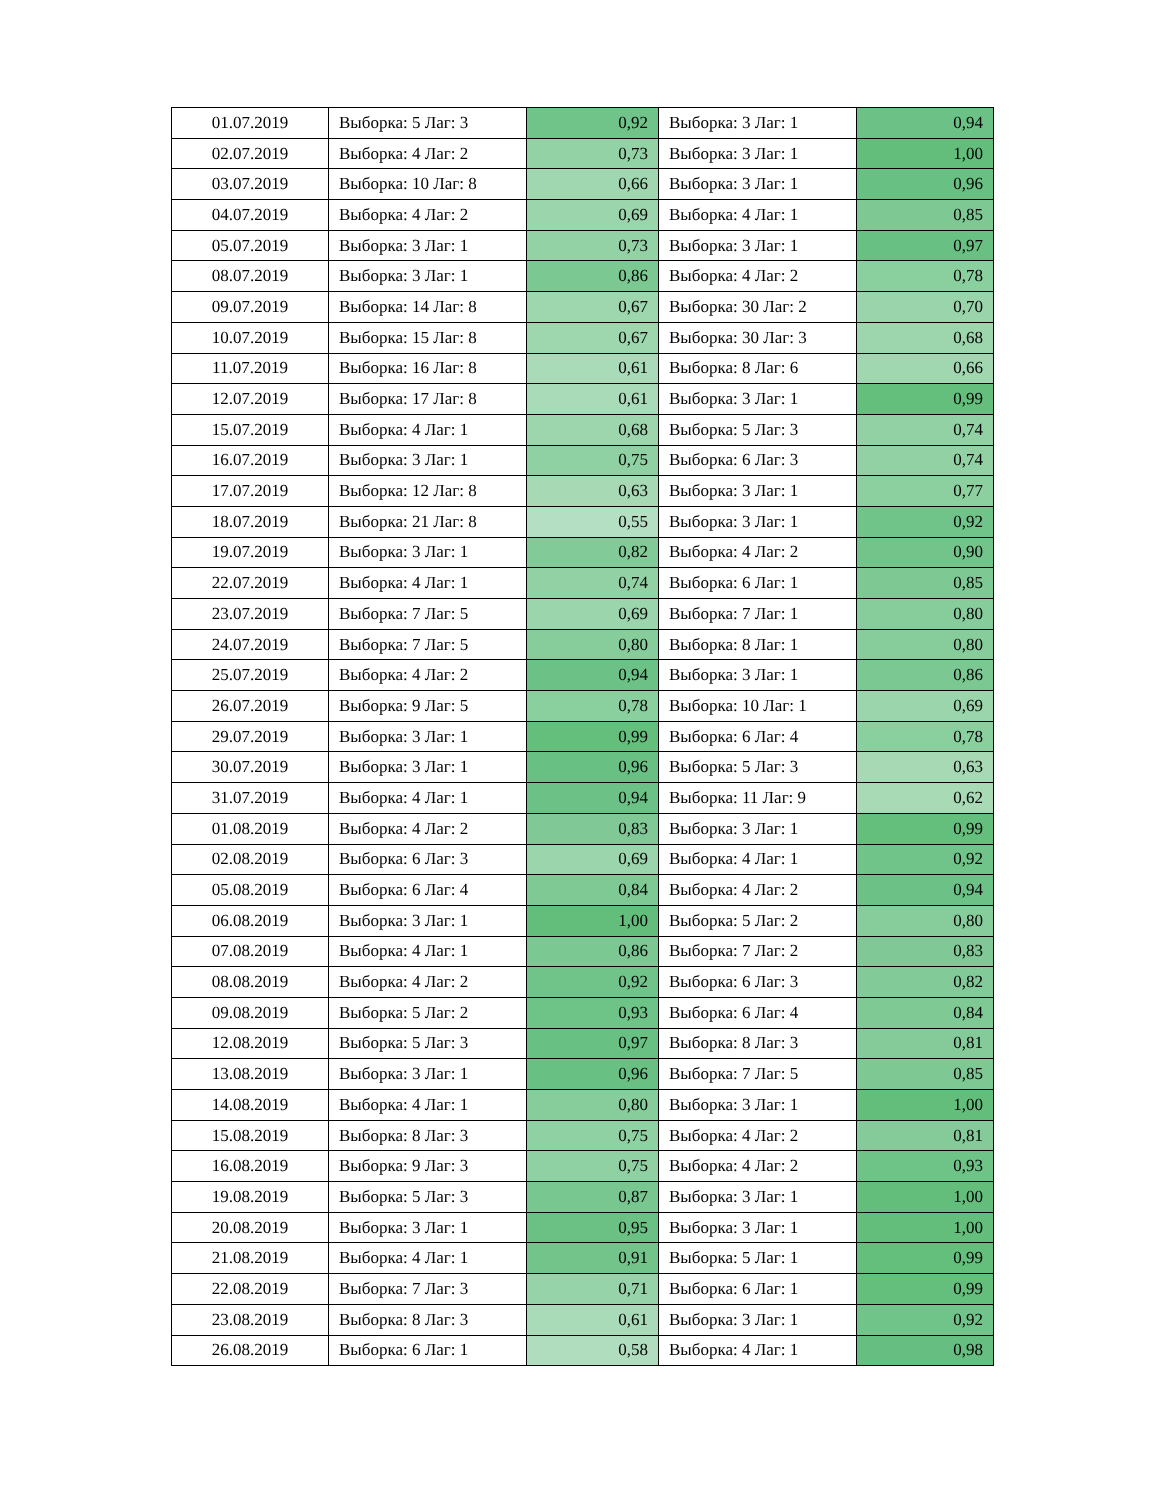| 01.07.2019 | Выборка: 5 Лаг: 3 | 0,92 | Выборка: 3 Лаг: 1 | 0,94 |
| 02.07.2019 | Выборка: 4 Лаг: 2 | 0,73 | Выборка: 3 Лаг: 1 | 1,00 |
| 03.07.2019 | Выборка: 10 Лаг: 8 | 0,66 | Выборка: 3 Лаг: 1 | 0,96 |
| 04.07.2019 | Выборка: 4 Лаг: 2 | 0,69 | Выборка: 4 Лаг: 1 | 0,85 |
| 05.07.2019 | Выборка: 3 Лаг: 1 | 0,73 | Выборка: 3 Лаг: 1 | 0,97 |
| 08.07.2019 | Выборка: 3 Лаг: 1 | 0,86 | Выборка: 4 Лаг: 2 | 0,78 |
| 09.07.2019 | Выборка: 14 Лаг: 8 | 0,67 | Выборка: 30 Лаг: 2 | 0,70 |
| 10.07.2019 | Выборка: 15 Лаг: 8 | 0,67 | Выборка: 30 Лаг: 3 | 0,68 |
| 11.07.2019 | Выборка: 16 Лаг: 8 | 0,61 | Выборка: 8 Лаг: 6 | 0,66 |
| 12.07.2019 | Выборка: 17 Лаг: 8 | 0,61 | Выборка: 3 Лаг: 1 | 0,99 |
| 15.07.2019 | Выборка: 4 Лаг: 1 | 0,68 | Выборка: 5 Лаг: 3 | 0,74 |
| 16.07.2019 | Выборка: 3 Лаг: 1 | 0,75 | Выборка: 6 Лаг: 3 | 0,74 |
| 17.07.2019 | Выборка: 12 Лаг: 8 | 0,63 | Выборка: 3 Лаг: 1 | 0,77 |
| 18.07.2019 | Выборка: 21 Лаг: 8 | 0,55 | Выборка: 3 Лаг: 1 | 0,92 |
| 19.07.2019 | Выборка: 3 Лаг: 1 | 0,82 | Выборка: 4 Лаг: 2 | 0,90 |
| 22.07.2019 | Выборка: 4 Лаг: 1 | 0,74 | Выборка: 6 Лаг: 1 | 0,85 |
| 23.07.2019 | Выборка: 7 Лаг: 5 | 0,69 | Выборка: 7 Лаг: 1 | 0,80 |
| 24.07.2019 | Выборка: 7 Лаг: 5 | 0,80 | Выборка: 8 Лаг: 1 | 0,80 |
| 25.07.2019 | Выборка: 4 Лаг: 2 | 0,94 | Выборка: 3 Лаг: 1 | 0,86 |
| 26.07.2019 | Выборка: 9 Лаг: 5 | 0,78 | Выборка: 10 Лаг: 1 | 0,69 |
| 29.07.2019 | Выборка: 3 Лаг: 1 | 0,99 | Выборка: 6 Лаг: 4 | 0,78 |
| 30.07.2019 | Выборка: 3 Лаг: 1 | 0,96 | Выборка: 5 Лаг: 3 | 0,63 |
| 31.07.2019 | Выборка: 4 Лаг: 1 | 0,94 | Выборка: 11 Лаг: 9 | 0,62 |
| 01.08.2019 | Выборка: 4 Лаг: 2 | 0,83 | Выборка: 3 Лаг: 1 | 0,99 |
| 02.08.2019 | Выборка: 6 Лаг: 3 | 0,69 | Выборка: 4 Лаг: 1 | 0,92 |
| 05.08.2019 | Выборка: 6 Лаг: 4 | 0,84 | Выборка: 4 Лаг: 2 | 0,94 |
| 06.08.2019 | Выборка: 3 Лаг: 1 | 1,00 | Выборка: 5 Лаг: 2 | 0,80 |
| 07.08.2019 | Выборка: 4 Лаг: 1 | 0,86 | Выборка: 7 Лаг: 2 | 0,83 |
| 08.08.2019 | Выборка: 4 Лаг: 2 | 0,92 | Выборка: 6 Лаг: 3 | 0,82 |
| 09.08.2019 | Выборка: 5 Лаг: 2 | 0,93 | Выборка: 6 Лаг: 4 | 0,84 |
| 12.08.2019 | Выборка: 5 Лаг: 3 | 0,97 | Выборка: 8 Лаг: 3 | 0,81 |
| 13.08.2019 | Выборка: 3 Лаг: 1 | 0,96 | Выборка: 7 Лаг: 5 | 0,85 |
| 14.08.2019 | Выборка: 4 Лаг: 1 | 0,80 | Выборка: 3 Лаг: 1 | 1,00 |
| 15.08.2019 | Выборка: 8 Лаг: 3 | 0,75 | Выборка: 4 Лаг: 2 | 0,81 |
| 16.08.2019 | Выборка: 9 Лаг: 3 | 0,75 | Выборка: 4 Лаг: 2 | 0,93 |
| 19.08.2019 | Выборка: 5 Лаг: 3 | 0,87 | Выборка: 3 Лаг: 1 | 1,00 |
| 20.08.2019 | Выборка: 3 Лаг: 1 | 0,95 | Выборка: 3 Лаг: 1 | 1,00 |
| 21.08.2019 | Выборка: 4 Лаг: 1 | 0,91 | Выборка: 5 Лаг: 1 | 0,99 |
| 22.08.2019 | Выборка: 7 Лаг: 3 | 0,71 | Выборка: 6 Лаг: 1 | 0,99 |
| 23.08.2019 | Выборка: 8 Лаг: 3 | 0,61 | Выборка: 3 Лаг: 1 | 0,92 |
| 26.08.2019 | Выборка: 6 Лаг: 1 | 0,58 | Выборка: 4 Лаг: 1 | 0,98 |